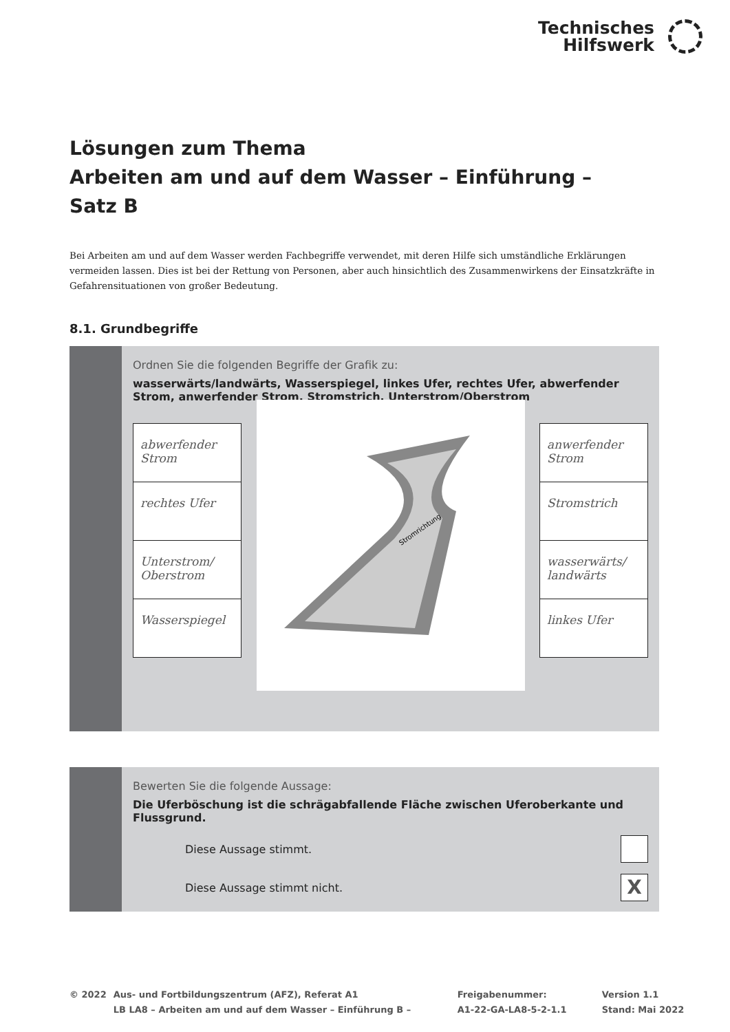Technisches
Hilfswerk
Lösungen zum Thema
Arbeiten am und auf dem Wasser – Einführung –
Satz B
Bei Arbeiten am und auf dem Wasser werden Fachbegriffe verwendet, mit deren Hilfe sich umständliche Erklärungen vermeiden lassen. Dies ist bei der Rettung von Personen, aber auch hinsichtlich des Zusammenwirkens der Einsatzkräfte in Gefahrensituationen von großer Bedeutung.
8.1. Grundbegriffe
Ordnen Sie die folgenden Begriffe der Grafik zu:
wasserwärts/landwärts, Wasserspiegel, linkes Ufer, rechtes Ufer, abwerfender Strom, anwerfender Strom, Stromstrich, Unterstrom/Oberstrom
abwerfender Strom
rechtes Ufer
Unterstrom/ Oberstrom
Wasserspiegel
Stromrichtung
anwerfender Strom
Stromstrich
wasserwärts/ landwärts
linkes Ufer
Bewerten Sie die folgende Aussage:
Die Uferböschung ist die schrägabfallende Fläche zwischen Uferoberkante und Flussgrund.
Diese Aussage stimmt.
Diese Aussage stimmt nicht. X
© 2022 Aus- und Fortbildungszentrum (AFZ), Referat A1
LB LA8 – Arbeiten am und auf dem Wasser – Einführung B –
Freigabenummer:
A1-22-GA-LA8-5-2-1.1
Version 1.1
Stand: Mai 2022